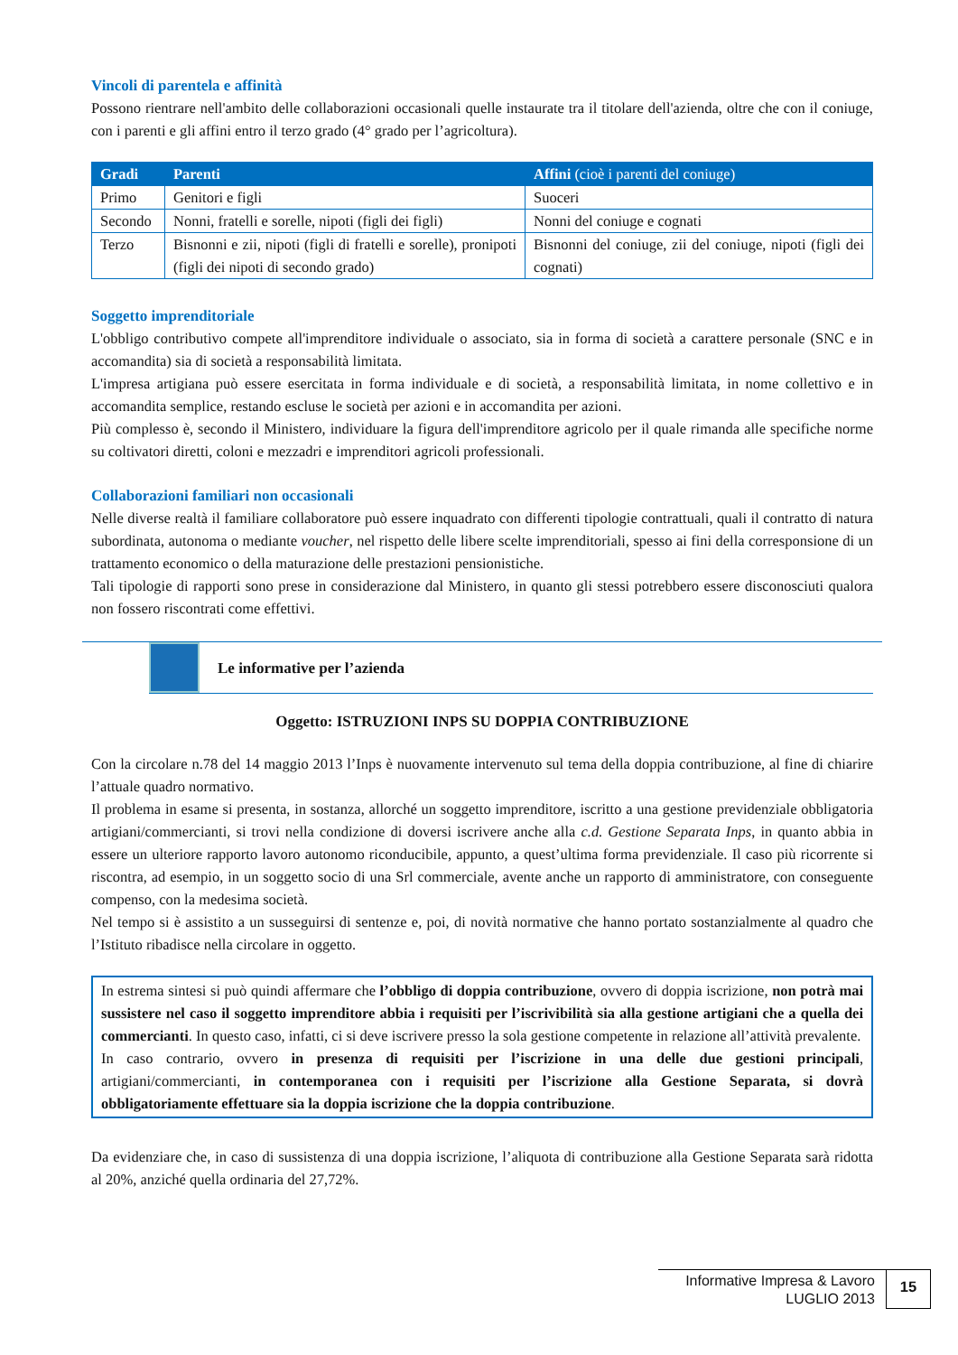Vincoli di parentela e affinità
Possono rientrare nell'ambito delle collaborazioni occasionali quelle instaurate tra il titolare dell'azienda, oltre che con il coniuge, con i parenti e gli affini entro il terzo grado (4° grado per l’agricoltura).
| Gradi | Parenti | Affini (cioè i parenti del coniuge) |
| --- | --- | --- |
| Primo | Genitori e figli | Suoceri |
| Secondo | Nonni, fratelli e sorelle, nipoti (figli dei figli) | Nonni del coniuge e cognati |
| Terzo | Bisnonni e zii, nipoti (figli di fratelli e sorelle), pronipoti (figli dei nipoti di secondo grado) | Bisnonni del coniuge, zii del coniuge, nipoti (figli dei cognati) |
Soggetto imprenditoriale
L'obbligo contributivo compete all'imprenditore individuale o associato, sia in forma di società a carattere personale (SNC e in accomandita) sia di società a responsabilità limitata.
L'impresa artigiana può essere esercitata in forma individuale e di società, a responsabilità limitata, in nome collettivo e in accomandita semplice, restando escluse le società per azioni e in accomandita per azioni.
Più complesso è, secondo il Ministero, individuare la figura dell'imprenditore agricolo per il quale rimanda alle specifiche norme su coltivatori diretti, coloni e mezzadri e imprenditori agricoli professionali.
Collaborazioni familiari non occasionali
Nelle diverse realtà il familiare collaboratore può essere inquadrato con differenti tipologie contrattuali, quali il contratto di natura subordinata, autonoma o mediante voucher, nel rispetto delle libere scelte imprenditoriali, spesso ai fini della corresponsione di un trattamento economico o della maturazione delle prestazioni pensionistiche.
Tali tipologie di rapporti sono prese in considerazione dal Ministero, in quanto gli stessi potrebbero essere disconosciuti qualora non fossero riscontrati come effettivi.
Le informative per l’azienda
Oggetto: ISTRUZIONI INPS SU DOPPIA CONTRIBUZIONE
Con la circolare n.78 del 14 maggio 2013 l’Inps è nuovamente intervenuto sul tema della doppia contribuzione, al fine di chiarire l’attuale quadro normativo.
Il problema in esame si presenta, in sostanza, allorché un soggetto imprenditore, iscritto a una gestione previdenziale obbligatoria artigiani/commercianti, si trovi nella condizione di doversi iscrivere anche alla c.d. Gestione Separata Inps, in quanto abbia in essere un ulteriore rapporto lavoro autonomo riconducibile, appunto, a quest’ultima forma previdenziale. Il caso più ricorrente si riscontra, ad esempio, in un soggetto socio di una Srl commerciale, avente anche un rapporto di amministratore, con conseguente compenso, con la medesima società.
Nel tempo si è assistito a un susseguirsi di sentenze e, poi, di novità normative che hanno portato sostanzialmente al quadro che l’Istituto ribadisce nella circolare in oggetto.
In estrema sintesi si può quindi affermare che l’obbligo di doppia contribuzione, ovvero di doppia iscrizione, non potrà mai sussistere nel caso il soggetto imprenditore abbia i requisiti per l’iscrivibilità sia alla gestione artigiani che a quella dei commercianti. In questo caso, infatti, ci si deve iscrivere presso la sola gestione competente in relazione all’attività prevalente.
In caso contrario, ovvero in presenza di requisiti per l’iscrizione in una delle due gestioni principali, artigiani/commercianti, in contemporanea con i requisiti per l’iscrizione alla Gestione Separata, si dovrà obbligatoriamente effettuare sia la doppia iscrizione che la doppia contribuzione.
Da evidenziare che, in caso di sussistenza di una doppia iscrizione, l’aliquota di contribuzione alla Gestione Separata sarà ridotta al 20%, anziché quella ordinaria del 27,72%.
Informative Impresa & Lavoro
LUGLIO 2013
15